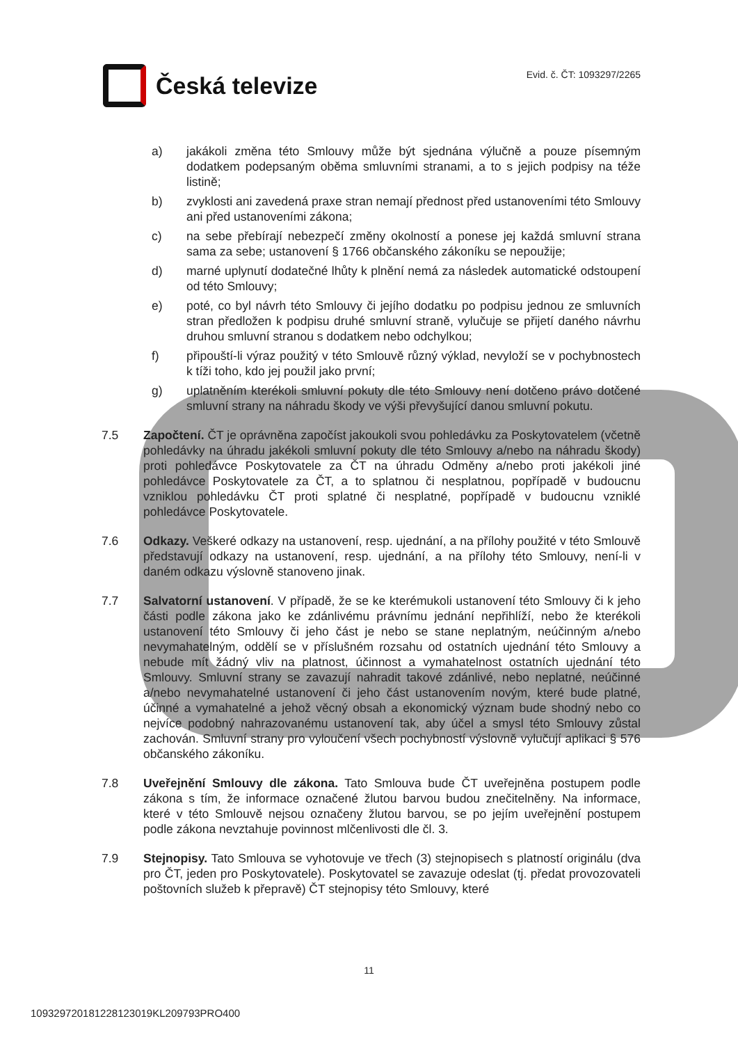Česká televize
Evid. č. ČT: 1093297/2265
a) jakákoli změna této Smlouvy může být sjednána výlučně a pouze písemným dodatkem podepsaným oběma smluvními stranami, a to s jejich podpisy na téže listině;
b) zvyklosti ani zavedená praxe stran nemají přednost před ustanoveními této Smlouvy ani před ustanoveními zákona;
c) na sebe přebírají nebezpečí změny okolností a ponese jej každá smluvní strana sama za sebe; ustanovení § 1766 občanského zákoníku se nepoužije;
d) marné uplynutí dodatečné lhůty k plnění nemá za následek automatické odstoupení od této Smlouvy;
e) poté, co byl návrh této Smlouvy či jejího dodatku po podpisu jednou ze smluvních stran předložen k podpisu druhé smluvní straně, vylučuje se přijetí daného návrhu druhou smluvní stranou s dodatkem nebo odchylkou;
f) připouští-li výraz použitý v této Smlouvě různý výklad, nevyloží se v pochybnostech k tíži toho, kdo jej použil jako první;
g) uplatněním kterékoli smluvní pokuty dle této Smlouvy není dotčeno právo dotčené smluvní strany na náhradu škody ve výši převyšující danou smluvní pokutu.
7.5 Započtení. ČT je oprávněna započíst jakoukoli svou pohledávku za Poskytovatelem (včetně pohledávky na úhradu jakékoli smluvní pokuty dle této Smlouvy a/nebo na náhradu škody) proti pohledávce Poskytovatele za ČT na úhradu Odměny a/nebo proti jakékoli jiné pohledávce Poskytovatele za ČT, a to splatnou či nesplatnou, popřípadě v budoucnu vzniklou pohledávku ČT proti splatné či nesplatné, popřípadě v budoucnu vzniklé pohledávce Poskytovatele.
7.6 Odkazy. Veškeré odkazy na ustanovení, resp. ujednání, a na přílohy použité v této Smlouvě představují odkazy na ustanovení, resp. ujednání, a na přílohy této Smlouvy, není-li v daném odkazu výslovně stanoveno jinak.
7.7 Salvatorní ustanovení. V případě, že se ke kterémukoli ustanovení této Smlouvy či k jeho části podle zákona jako ke zdánlivému právnímu jednání nepřihlíží, nebo že kterékoli ustanovení této Smlouvy či jeho část je nebo se stane neplatným, neúčinným a/nebo nevymahatelným, oddělí se v příslušném rozsahu od ostatních ujednání této Smlouvy a nebude mít žádný vliv na platnost, účinnost a vymahatelnost ostatních ujednání této Smlouvy. Smluvní strany se zavazují nahradit takové zdánlivé, nebo neplatné, neúčinné a/nebo nevymahatelné ustanovení či jeho část ustanovením novým, které bude platné, účinné a vymahatelné a jehož věcný obsah a ekonomický význam bude shodný nebo co nejvíce podobný nahrazovanému ustanovení tak, aby účel a smysl této Smlouvy zůstal zachován. Smluvní strany pro vyloučení všech pochybností výslovně vylučují aplikaci § 576 občanského zákoníku.
7.8 Uveřejnění Smlouvy dle zákona. Tato Smlouva bude ČT uveřejněna postupem podle zákona s tím, že informace označené žlutou barvou budou znečitelněny. Na informace, které v této Smlouvě nejsou označeny žlutou barvou, se po jejím uveřejnění postupem podle zákona nevztahuje povinnost mlčenlivosti dle čl. 3.
7.9 Stejnopisy. Tato Smlouva se vyhotovuje ve třech (3) stejnopisech s platností originálu (dva pro ČT, jeden pro Poskytovatele). Poskytovatel se zavazuje odeslat (tj. předat provozovateli poštovních služeb k přepravě) ČT stejnopisy této Smlouvy, které
11
109329720181228123019KL209793PRO400